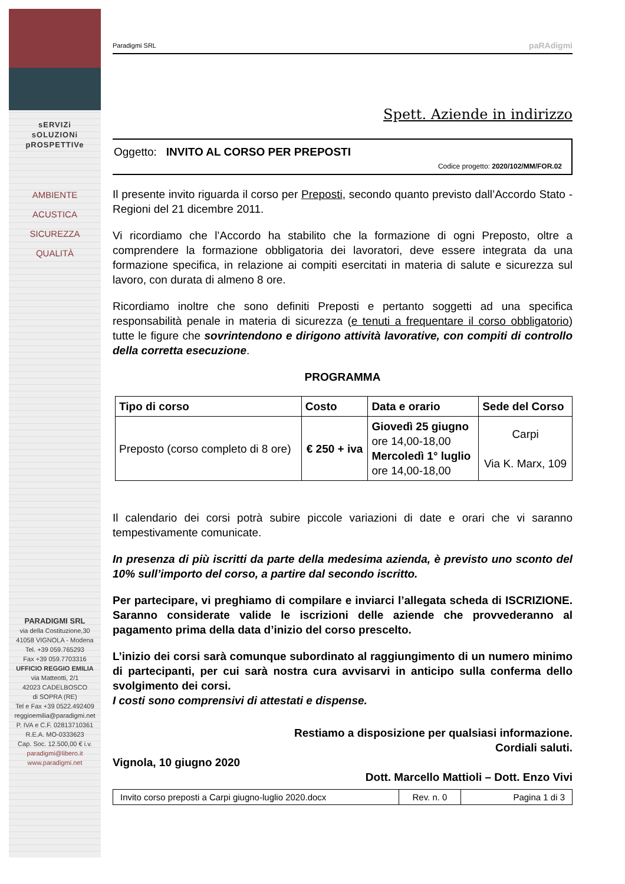sERVIZi
sOLUZIONi
pROSPETTIVe
AMBIENTE
ACUSTICA
SICUREZZA
QUALITÀ
PARADIGMI SRL
via della Costituzione,30
41058 VIGNOLA - Modena
Tel. +39 059.765293
Fax +39 059.7703316
UFFICIO REGGIO EMILIA
via Matteotti, 2/1
42023 CADELBOSCO
di SOPRA (RE)
Tel e Fax +39 0522.492409
reggioemilia@paradigmi.net
P. IVA e C.F. 02813710361
R.E.A. MO-0333623
Cap. Soc. 12.500,00 € i.v.
paradigmi@libero.it
www.paradigmi.net
Paradigmi SRL paRAdigmi
Spett. Aziende in indirizzo
Oggetto: INVITO AL CORSO PER PREPOSTI
Codice progetto: 2020/102/MM/FOR.02
Il presente invito riguarda il corso per Preposti, secondo quanto previsto dall’Accordo Stato - Regioni del 21 dicembre 2011.
Vi ricordiamo che l’Accordo ha stabilito che la formazione di ogni Preposto, oltre a comprendere la formazione obbligatoria dei lavoratori, deve essere integrata da una formazione specifica, in relazione ai compiti esercitati in materia di salute e sicurezza sul lavoro, con durata di almeno 8 ore.
Ricordiamo inoltre che sono definiti Preposti e pertanto soggetti ad una specifica responsabilità penale in materia di sicurezza (e tenuti a frequentare il corso obbligatorio) tutte le figure che sovrintendono e dirigono attività lavorative, con compiti di controllo della corretta esecuzione.
PROGRAMMA
| Tipo di corso | Costo | Data e orario | Sede del Corso |
| --- | --- | --- | --- |
| Preposto (corso completo di 8 ore) | € 250 + iva | Giovedì 25 giugno ore 14,00-18,00 Mercoledì 1° luglio ore 14,00-18,00 | Carpi Via K. Marx, 109 |
Il calendario dei corsi potrà subire piccole variazioni di date e orari che vi saranno tempestivamente comunicate.
In presenza di più iscritti da parte della medesima azienda, è previsto uno sconto del 10% sull’importo del corso, a partire dal secondo iscritto.
Per partecipare, vi preghiamo di compilare e inviarci l’allegata scheda di ISCRIZIONE. Saranno considerate valide le iscrizioni delle aziende che provvederanno al pagamento prima della data d’inizio del corso prescelto.
L’inizio dei corsi sarà comunque subordinato al raggiungimento di un numero minimo di partecipanti, per cui sarà nostra cura avvisarvi in anticipo sulla conferma dello svolgimento dei corsi.
I costi sono comprensivi di attestati e dispense.
Restiamo a disposizione per qualsiasi informazione.
Cordiali saluti.
Vignola, 10 giugno 2020
Dott. Marcello Mattioli – Dott. Enzo Vivi
Invito corso preposti a Carpi giugno-luglio 2020.docx
Rev. n. 0
Pagina 1 di 3